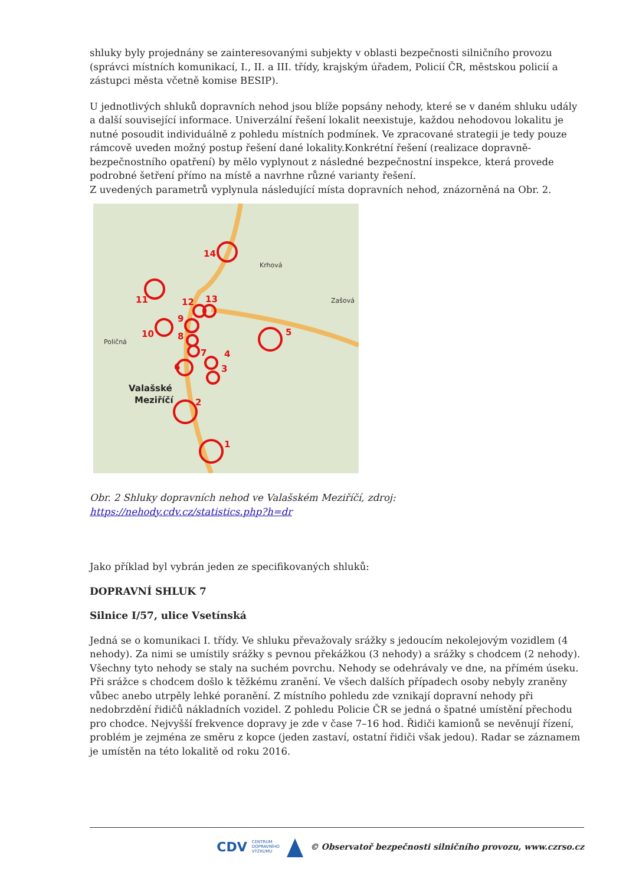shluky byly projednány se zainteresovanými subjekty v oblasti bezpečnosti silničního provozu (správci místních komunikací, I., II. a III. třídy, krajským úřadem, Policií ČR, městskou policií a zástupci města včetně komise BESIP).
U jednotlivých shluků dopravních nehod jsou blíže popsány nehody, které se v daném shluku udály a další související informace. Univerzální řešení lokalit neexistuje, každou nehodovou lokalitu je nutné posoudit individuálně z pohledu místních podmínek. Ve zpracované strategii je tedy pouze rámcově uveden možný postup řešení dané lokality.Konkrétní řešení (realizace dopravně-bezpečnostního opatření) by mělo vyplynout z následné bezpečnostní inspekce, která provede podrobné šetření přímo na místě a navrhne různé varianty řešení.
Z uvedených parametrů vyplynula následující místa dopravních nehod, znázorněná na Obr. 2.
14
11
12
13
9
10
8
7
5
4
3
6
2
1
Krhová
Zašová
Poličná
Valašské
Meziříčí
Obr. 2 Shluky dopravních nehod ve Valašském Meziříčí, zdroj:
https://nehody.cdv.cz/statistics.php?h=dr
Jako příklad byl vybrán jeden ze specifikovaných shluků:
DOPRAVNÍ SHLUK 7
Silnice I/57, ulice Vsetínská
Jedná se o komunikaci I. třídy. Ve shluku převažovaly srážky s jedoucím nekolejovým vozidlem (4 nehody). Za nimi se umístily srážky s pevnou překážkou (3 nehody) a srážky s chodcem (2 nehody). Všechny tyto nehody se staly na suchém povrchu. Nehody se odehrávaly ve dne, na přímém úseku. Při srážce s chodcem došlo k těžkému zranění. Ve všech dalších případech osoby nebyly zraněny vůbec anebo utrpěly lehké poranění. Z místního pohledu zde vznikají dopravní nehody při nedobrzdění řidičů nákladních vozidel. Z pohledu Policie ČR se jedná o špatné umístění přechodu pro chodce. Nejvyšší frekvence dopravy je zde v čase 7–16 hod. Řidiči kamionů se nevěnují řízení, problém je zejména ze směru z kopce (jeden zastaví, ostatní řidiči však jedou). Radar se záznamem je umístěn na této lokalitě od roku 2016.
CDV CENTRUM
DOPRAVNÍHO
VÝZKUMU © Observatoř bezpečnosti silničního provozu, www.czrso.cz